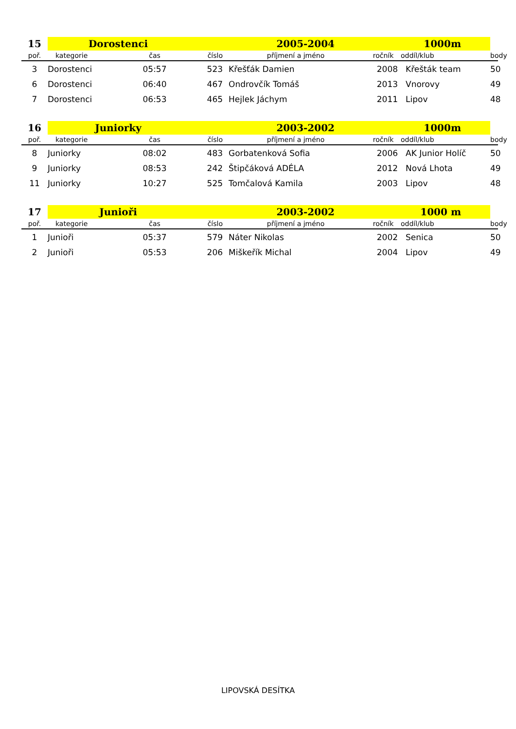| 15 | Dorostenci | | 2005-2004 | | 1000m | | |
| poř. | kategorie | čas | číslo | příjmení a jméno | ročník | oddíl/klub | body |
| 3 | Dorostenci | 05:57 | 523 | Křešťák Damien | 2008 | Křešták team | 50 |
| 6 | Dorostenci | 06:40 | 467 | Ondrovčík Tomáš | 2013 | Vnorovy | 49 |
| 7 | Dorostenci | 06:53 | 465 | Hejlek Jáchym | 2011 | Lipov | 48 |
| 16 | Juniorky | | 2003-2002 | | 1000m | | |
| poř. | kategorie | čas | číslo | příjmení a jméno | ročník | oddíl/klub | body |
| 8 | Juniorky | 08:02 | 483 | Gorbatenková Sofia | 2006 | AK Junior Holíč | 50 |
| 9 | Juniorky | 08:53 | 242 | Štipčáková ADÉLA | 2012 | Nová Lhota | 49 |
| 11 | Juniorky | 10:27 | 525 | Tomčalová Kamila | 2003 | Lipov | 48 |
| 17 | Junioři | | 2003-2002 | | 1000 m | | |
| poř. | kategorie | čas | číslo | příjmení a jméno | ročník | oddíl/klub | body |
| 1 | Junioři | 05:37 | 579 | Náter Nikolas | 2002 | Senica | 50 |
| 2 | Junioři | 05:53 | 206 | Miškeřík Michal | 2004 | Lipov | 49 |
LIPOVSKÁ DESÍTKA